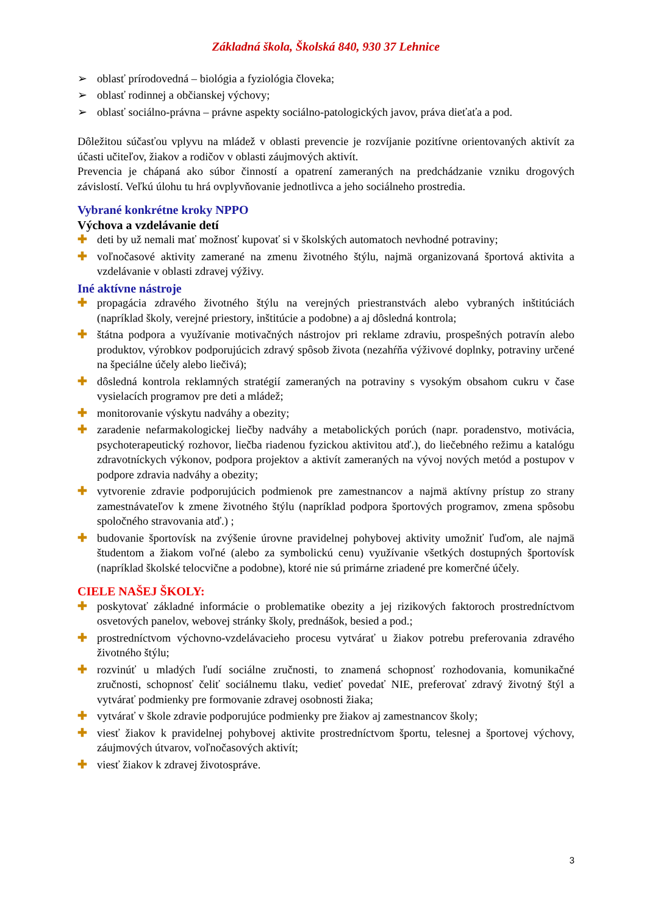Základná škola, Školská 840, 930 37 Lehnice
➢ oblasť prírodovedná – biológia a fyziológia človeka;
➢ oblasť rodinnej a občianskej výchovy;
➢ oblasť sociálno-právna – právne aspekty sociálno-patologických javov, práva dieťaťa a pod.
Dôležitou súčasťou vplyvu na mládež v oblasti prevencie je rozvíjanie pozitívne orientovaných aktivít za účasti učiteľov, žiakov a rodičov v oblasti záujmových aktivít.
Prevencia je chápaná ako súbor činností a opatrení zameraných na predchádzanie vzniku drogových závislostí. Veľkú úlohu tu hrá ovplyvňovanie jednotlivca a jeho sociálneho prostredia.
Vybrané konkrétne kroky NPPO
Výchova a vzdelávanie detí
✚ deti by už nemali mať možnosť kupovať si v školských automatoch nevhodné potraviny;
✚ voľnočasové aktivity zamerané na zmenu životného štýlu, najmä organizovaná športová aktivita a vzdelávanie v oblasti zdravej výživy.
Iné aktívne nástroje
✚ propagácia zdravého životného štýlu na verejných priestranstvách alebo vybraných inštitúciách (napríklad školy, verejné priestory, inštitúcie a podobne) a aj dôsledná kontrola;
✚ štátna podpora a využívanie motivačných nástrojov pri reklame zdraviu, prospešných potravín alebo produktov, výrobkov podporujúcich zdravý spôsob života (nezahŕňa výživové doplnky, potraviny určené na špeciálne účely alebo liečivá);
✚ dôsledná kontrola reklamných stratégií zameraných na potraviny s vysokým obsahom cukru v čase vysielacích programov pre deti a mládež;
✚ monitorovanie výskytu nadváhy a obezity;
✚ zaradenie nefarmakologickej liečby nadváhy a metabolických porúch (napr. poradenstvo, motivácia, psychoterapeutický rozhovor, liečba riadenou fyzickou aktivitou atď.), do liečebného režimu a katalógu zdravotníckych výkonov, podpora projektov a aktivít zameraných na vývoj nových metód a postupov v podpore zdravia nadváhy a obezity;
✚ vytvorenie zdravie podporujúcich podmienok pre zamestnancov a najmä aktívny prístup zo strany zamestnávateľov k zmene životného štýlu (napríklad podpora športových programov, zmena spôsobu spoločného stravovania atď.) ;
✚ budovanie športovísk na zvýšenie úrovne pravidelnej pohybovej aktivity umožniť ľuďom, ale najmä študentom a žiakom voľné (alebo za symbolickú cenu) využívanie všetkých dostupných športovísk (napríklad školské telocvične a podobne), ktoré nie sú primárne zriadené pre komerčné účely.
CIELE NAŠEJ ŠKOLY:
✚ poskytovať základné informácie o problematike obezity a jej rizikových faktoroch prostredníctvom osvetových panelov, webovej stránky školy, prednášok, besied a pod.;
✚ prostredníctvom výchovno-vzdelávacieho procesu vytvárať u žiakov potrebu preferovania zdravého životného štýlu;
✚ rozvinúť u mladých ľudí sociálne zručnosti, to znamená schopnosť rozhodovania, komunikačné zručnosti, schopnosť čeliť sociálnemu tlaku, vedieť povedať NIE, preferovať zdravý životný štýl a vytvárať podmienky pre formovanie zdravej osobnosti žiaka;
✚ vytvárať v škole zdravie podporujúce podmienky pre žiakov aj zamestnancov školy;
✚ viesť žiakov k pravidelnej pohybovej aktivite prostredníctvom športu, telesnej a športovej výchovy, záujmových útvarov, voľnočasových aktivít;
✚ viesť žiakov k zdravej životospráve.
3